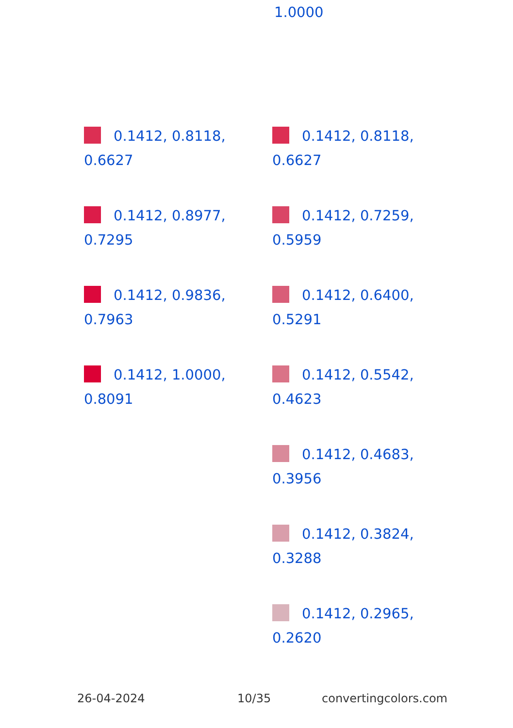1.0000
0.1412, 0.8118, 0.6627
0.1412, 0.8977, 0.7295
0.1412, 0.9836, 0.7963
0.1412, 1.0000, 0.8091
0.1412, 0.8118, 0.6627
0.1412, 0.7259, 0.5959
0.1412, 0.6400, 0.5291
0.1412, 0.5542, 0.4623
0.1412, 0.4683, 0.3956
0.1412, 0.3824, 0.3288
0.1412, 0.2965, 0.2620
26-04-2024 10/35 convertingcolors.com